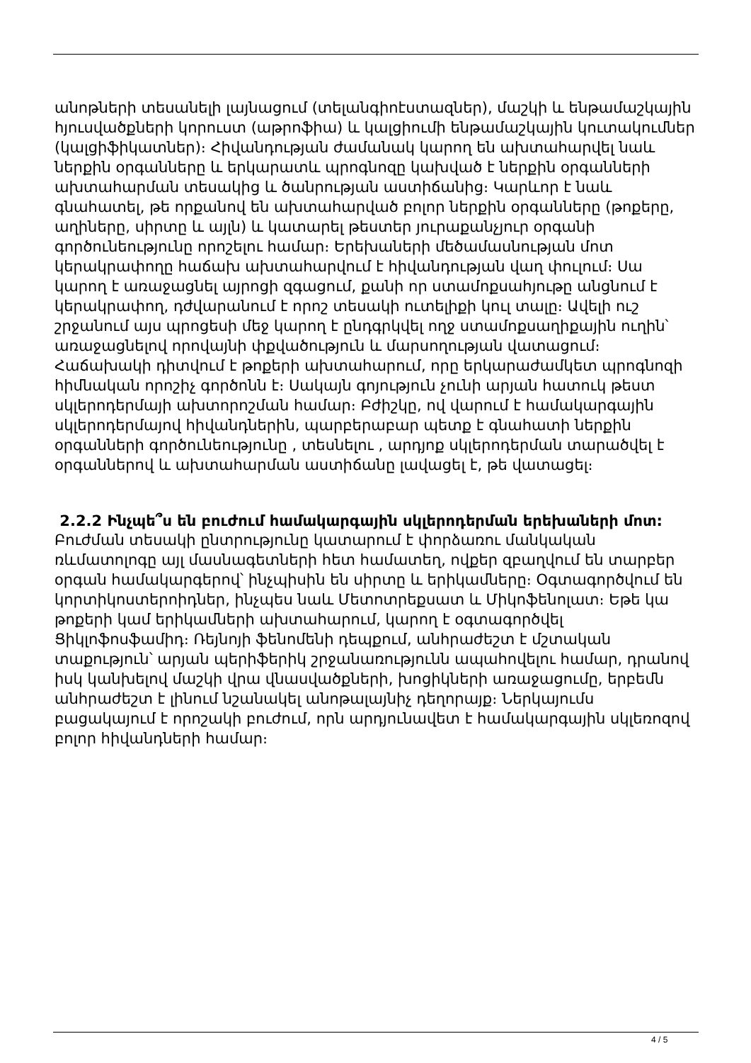անոթների տեսանելի լայնացում (տելանգիոէստազներ), մաշկի և ենթամաշկային հյուսվածքների կորուստ (աթրոֆիա) և կալցիումի ենթամաշկային կուտակումներ (կալցիֆիկատներ)։ Հիվանդության ժամանակ կարող են ախտահարվել նաև ներքին օրգանները և երկարատև պրոգնոզը կախված է ներքին օրգանների ախտահարման տեսակից և ծանրության աստիճանից։ Կարևոր է նաև գնահատել, թե որքանով են ախտահարված բոլոր ներքին օրգանները (թոքերը, աղիները, սիրտը և այլն) և կատարել թեստեր յուրաքանչյուր օրգանի գործունեությունը որոշելու համար։ Երեխաների մեծամասնության մոտ կերակրափողը հաճախ ախտահարվում է հիվանդության վաղ փուլում։ Սա կարող է առաջացնել այրոցի զգացում, քանի որ ստամոքսահյութը անցնում է կերակրափող, դժվարանում է որոշ տեսակի ուտելիքի կուլ տալը։ Ավելի ուշ շրջանում այս պրոցեսի մեջ կարող է ընդգրկվել ողջ ստամոքսաղիքային ուղին՝ առաջացնելով որովայնի փքվածություն և մարսողության վատացում։ Հաճախակի դիտվում է թոքերի ախտահարում, որը երկարաժամկետ պրոգնոզի հիմնական որոշիչ գործոնն է։ Սակայն գոյություն չունի արյան հատուկ թեստ սկլերոդերմայի ախտորոշման համար։ Բժիշկը, ով վարում է համակարգային սկլերոդերմայով հիվանդներին, պարբերաբար պետք է գնահատի ներքին օրգանների գործունեությունը , տեսնելու , արդյոք սկլերոդերման տարածվել է օրգաններով և ախտահարման աստիճանը լավացել է, թե վատացել։
2.2.2 Ինչպե՞ս են բուժում համակարգային սկլերոդերման երեխաների մոտ:
Բուժման տեսակի ընտրությունը կատարում է փորձառու մանկական ռևմատոլոգը այլ մասնագետների հետ համատեղ, ովքեր զբաղվում են տարբեր օրգան համակարգերով՝ ինչպիսին են սիրտը և երիկամները։ Օգտագործվում են կորտիկոստերոիդներ, ինչպես նաև Մետոտրեքսատ և Միկոֆենոլատ։ Եթե կա թոքերի կամ երիկամների ախտահարում, կարող է օգտագործվել Ցիկլոֆոսֆամիդ։ Ռեյնոյի ֆենոմենի դեպքում, անհրաժեշտ է մշտական տաքություն՝ արյան պերիֆերիկ շրջանառությունն ապահովելու համար, դրանով իսկ կանխելով մաշկի վրա վնասվածքների, խոցիկների առաջացումը, երբեմն անհրաժեշտ է լինում նշանակել անոթալայնիչ դեղորայք։ Ներկայումս բացակայում է որոշակի բուժում, որն արդյունավետ է համակարգային սկլեռոզով բոլոր հիվանդների համար։
4 / 5